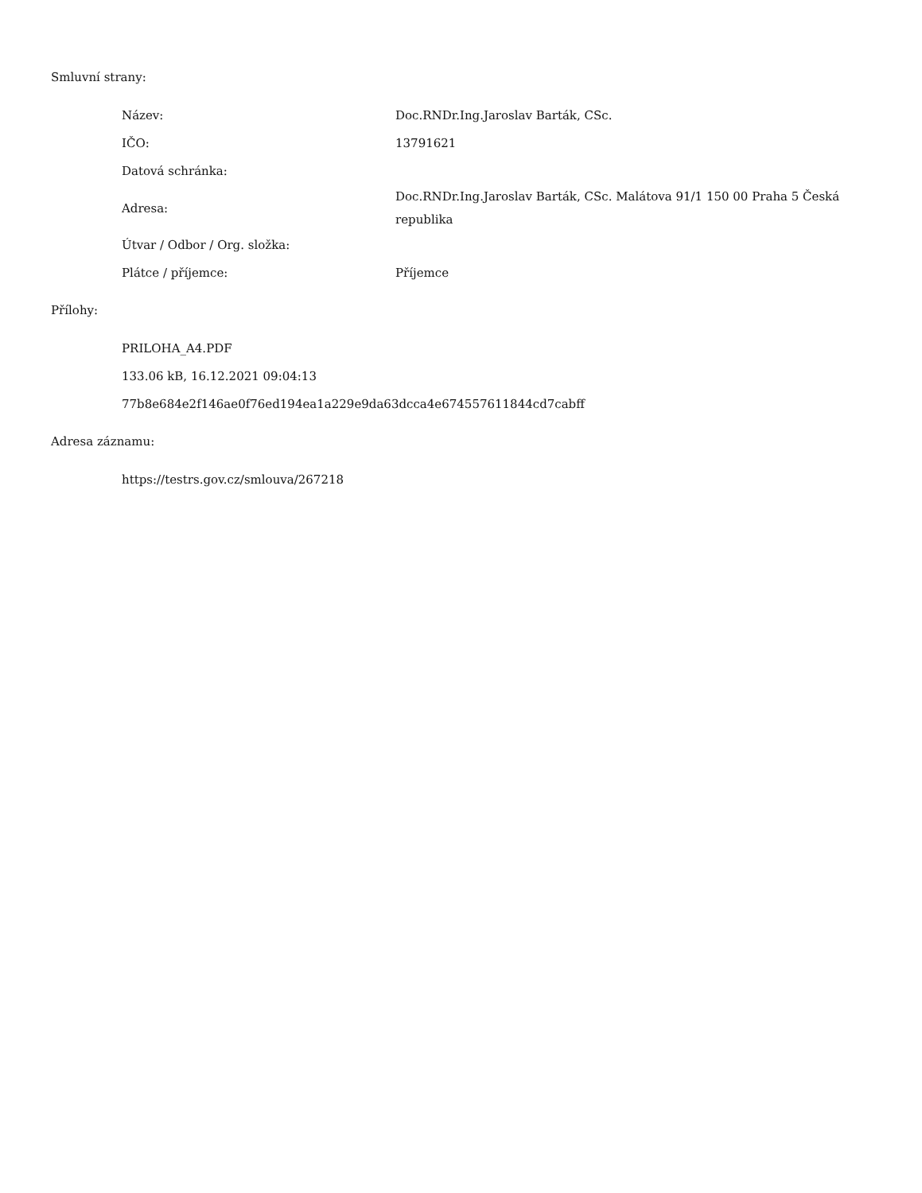Smluvní strany:
| Název: | Doc.RNDr.Ing.Jaroslav Barták, CSc. |
| IČO: | 13791621 |
| Datová schránka: | |
| Adresa: | Doc.RNDr.Ing.Jaroslav Barták, CSc. Malátova 91/1 150 00 Praha 5 Česká republika |
| Útvar / Odbor / Org. složka: | |
| Plátce / příjemce: | Příjemce |
Přílohy:
PRILOHA_A4.PDF
133.06 kB, 16.12.2021 09:04:13
77b8e684e2f146ae0f76ed194ea1a229e9da63dcca4e674557611844cd7cabff
Adresa záznamu:
https://testrs.gov.cz/smlouva/267218